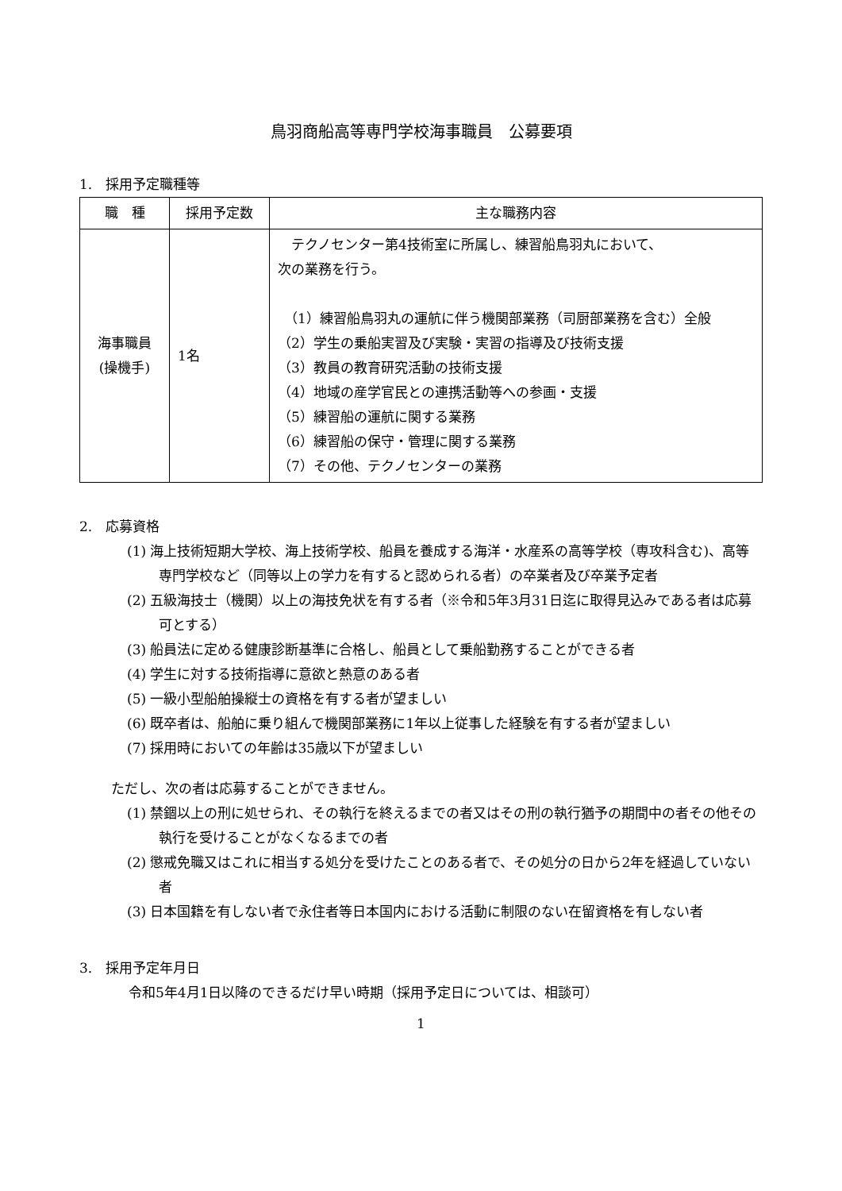鳥羽商船高等専門学校海事職員　公募要項
1.　採用予定職種等
| 職 種 | 採用予定数 | 主な職務内容 |
| --- | --- | --- |
| 海事職員 (操機手) | 1名 | テクノセンター第4技術室に所属し、練習船鳥羽丸において、 次の業務を行う。 （1）練習船鳥羽丸の運航に伴う機関部業務（司厨部業務を含む）全般 （2）学生の乗船実習及び実験・実習の指導及び技術支援 （3）教員の教育研究活動の技術支援 （4）地域の産学官民との連携活動等への参画・支援 （5）練習船の運航に関する業務 （6）練習船の保守・管理に関する業務 （7）その他、テクノセンターの業務 |
2.　応募資格
(1) 海上技術短期大学校、海上技術学校、船員を養成する海洋・水産系の高等学校（専攻科含む)、高等専門学校など（同等以上の学力を有すると認められる者）の卒業者及び卒業予定者
(2) 五級海技士（機関）以上の海技免状を有する者（※令和5年3月31日迄に取得見込みである者は応募可とする）
(3) 船員法に定める健康診断基準に合格し、船員として乗船勤務することができる者
(4) 学生に対する技術指導に意欲と熱意のある者
(5) 一級小型船舶操縦士の資格を有する者が望ましい
(6) 既卒者は、船舶に乗り組んで機関部業務に1年以上従事した経験を有する者が望ましい
(7) 採用時においての年齢は35歳以下が望ましい
ただし、次の者は応募することができません。
(1) 禁錮以上の刑に処せられ、その執行を終えるまでの者又はその刑の執行猶予の期間中の者その他その執行を受けることがなくなるまでの者
(2) 懲戒免職又はこれに相当する処分を受けたことのある者で、その処分の日から2年を経過していない者
(3) 日本国籍を有しない者で永住者等日本国内における活動に制限のない在留資格を有しない者
3.　採用予定年月日
令和5年4月1日以降のできるだけ早い時期（採用予定日については、相談可）
1